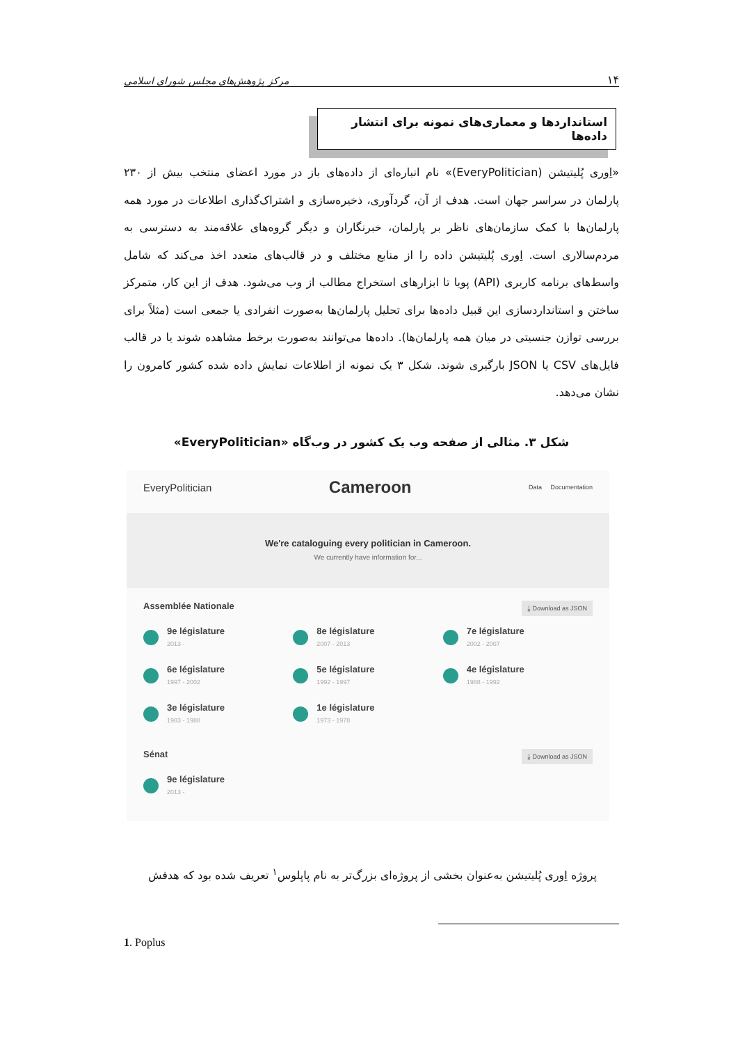۱۴ مرکز پژوهش‌های مجلس شورای اسلامی
استانداردها و معماری‌های نمونه برای انتشار داده‌ها
«اِوری پُلیتیشن (EveryPolitician)» نام انباره‌ای از داده‌های باز در مورد اعضای منتخب بیش از ۲۳۰ پارلمان در سراسر جهان است. هدف از آن، گردآوری، ذخیره‌سازی و اشتراک‌گذاری اطلاعات در مورد همه پارلمان‌ها با کمک سازمان‌های ناظر بر پارلمان، خبرنگاران و دیگر گروه‌های علاقه‌مند به دسترسی به مردم‌سالاری است. اِوری پُلیتیشن داده را از منابع مختلف و در قالب‌های متعدد اخذ می‌کند که شامل واسط‌های برنامه کاربری (API) پویا تا ابزارهای استخراج مطالب از وب می‌شود. هدف از این کار، متمرکز ساختن و استانداردسازی این قبیل داده‌ها برای تحلیل پارلمان‌ها به‌صورت انفرادی یا جمعی است (مثلاً برای بررسی توازن جنسیتی در میان همه پارلمان‌ها). داده‌ها می‌توانند به‌صورت برخط مشاهده شوند یا در قالب فایل‌های CSV یا JSON بارگیری شوند. شکل ۳ یک نمونه از اطلاعات نمایش داده شده کشور کامرون را نشان می‌دهد.
شکل ۳. مثالی از صفحه وب یک کشور در وب‌گاه «EveryPolitician»
EveryPolitician Cameroon Data Documentation
We're cataloguing every politician in Cameroon.
We currently have information for...
Assemblée Nationale ⤓ Download as JSON
9e législature
2013 -
8e législature
2007 - 2013
7e législature
2002 - 2007
6e législature
1997 - 2002
5e législature
1992 - 1997
4e législature
1988 - 1992
3e législature
1983 - 1988
1e législature
1973 - 1978
Sénat ⤓ Download as JSON
9e législature
2013 -
پروژه اِوری پُلیتیشن به‌عنوان بخشی از پروژه‌ای بزرگ‌تر به نام پاپلوس<sup>۱</sup> تعریف شده بود که هدفش
1. Poplus